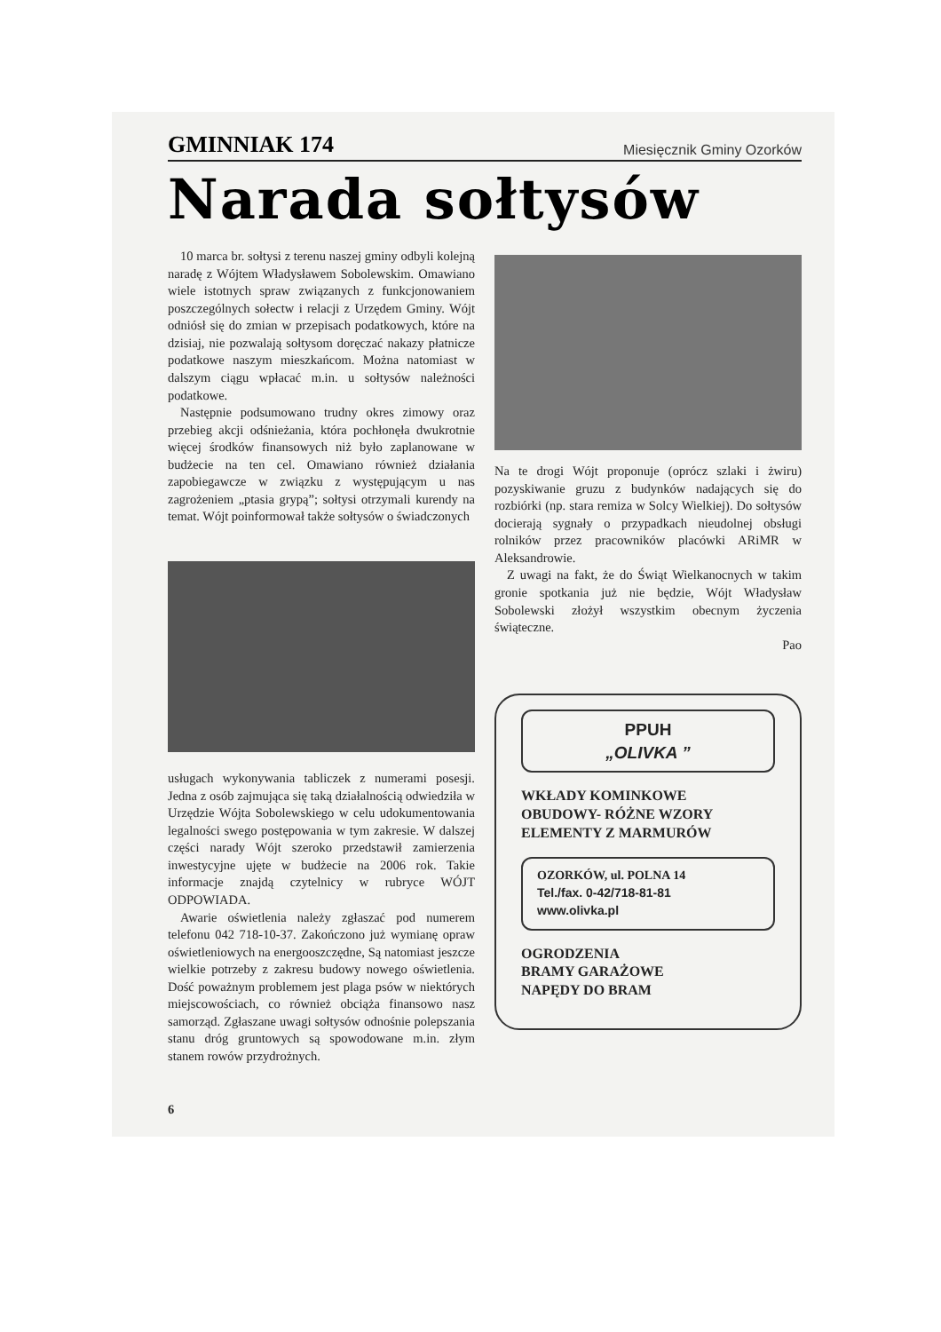GMINNIAK 174 Miesięcznik Gminy Ozorków
Narada sołtysów
10 marca br. sołtysi z terenu naszej gminy odbyli kolejną naradę z Wójtem Władysławem Sobolewskim. Omawiano wiele istotnych spraw związanych z funkcjonowaniem poszczególnych sołectw i relacji z Urzędem Gminy. Wójt odniósł się do zmian w przepisach podatkowych, które na dzisiaj, nie pozwalają sołtysom doręczać nakazy płatnicze podatkowe naszym mieszkańcom. Można natomiast w dalszym ciągu wpłacać m.in. u sołtysów należności podatkowe.
Następnie podsumowano trudny okres zimowy oraz przebieg akcji odśnieżania, która pochłonęła dwukrotnie więcej środków finansowych niż było zaplanowane w budżecie na ten cel. Omawiano również działania zapobiegawcze w związku z występującym u nas zagrożeniem „ptasia grypą”; sołtysi otrzymali kurendy na temat. Wójt poinformował także sołtysów o świadczonych
usługach wykonywania tabliczek z numerami posesji. Jedna z osób zajmująca się taką działalnością odwiedziła w Urzędzie Wójta Sobolewskiego w celu udokumentowania legalności swego postępowania w tym zakresie. W dalszej części narady Wójt szeroko przedstawił zamierzenia inwestycyjne ujęte w budżecie na 2006 rok. Takie informacje znajdą czytelnicy w rubryce WÓJT ODPOWIADA.
Awarie oświetlenia należy zgłaszać pod numerem telefonu 042 718-10-37. Zakończono już wymianę opraw oświetleniowych na energooszczędne, Są natomiast jeszcze wielkie potrzeby z zakresu budowy nowego oświetlenia. Dość poważnym problemem jest plaga psów w niektórych miejscowościach, co również obciąża finansowo nasz samorząd. Zgłaszane uwagi sołtysów odnośnie polepszania stanu dróg gruntowych są spowodowane m.in. złym stanem rowów przydrożnych.
6
Na te drogi Wójt proponuje (oprócz szlaki i żwiru) pozyskiwanie gruzu z budynków nadających się do rozbiórki (np. stara remiza w Solcy Wielkiej). Do sołtysów docierają sygnały o przypadkach nieudolnej obsługi rolników przez pracowników placówki ARiMR w Aleksandrowie.
Z uwagi na fakt, że do Świąt Wielkanocnych w takim gronie spotkania już nie będzie, Wójt Władysław Sobolewski złożył wszystkim obecnym życzenia świąteczne.
Pao
PPUH
„OLIVKA ”
WKŁADY KOMINKOWE
OBUDOWY- RÓŻNE WZORY
ELEMENTY Z MARMURÓW
OZORKÓW, ul. POLNA 14
Tel./fax. 0-42/718-81-81
www.olivka.pl
OGRODZENIA
BRAMY GARAŻOWE
NAPĘDY DO BRAM